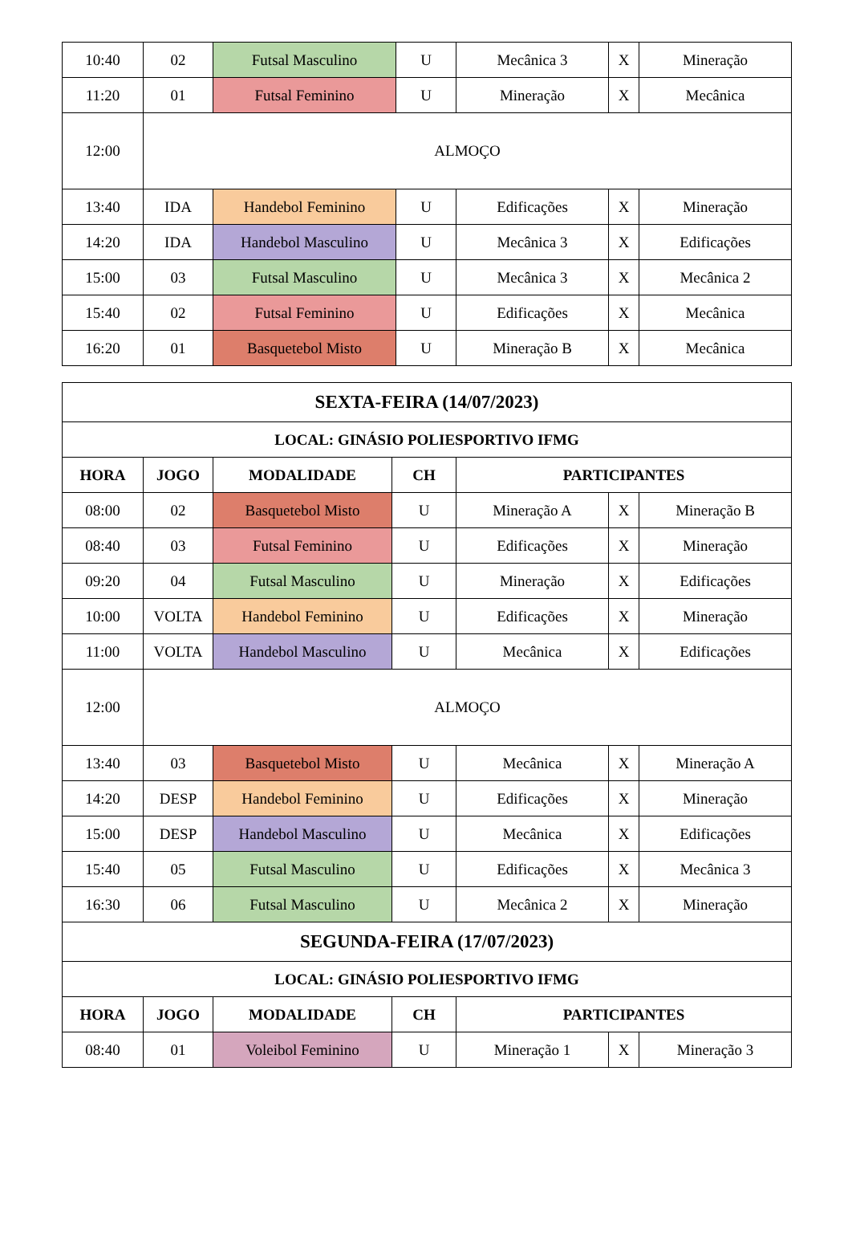| 10:40 | 02 | Futsal Masculino | U | Mecânica 3 | X | Mineração |
| 11:20 | 01 | Futsal Feminino | U | Mineração | X | Mecânica |
| 12:00 | ALMOÇO | | | | | |
| 13:40 | IDA | Handebol Feminino | U | Edificações | X | Mineração |
| 14:20 | IDA | Handebol Masculino | U | Mecânica 3 | X | Edificações |
| 15:00 | 03 | Futsal Masculino | U | Mecânica 3 | X | Mecânica 2 |
| 15:40 | 02 | Futsal Feminino | U | Edificações | X | Mecânica |
| 16:20 | 01 | Basquetebol Misto | U | Mineração B | X | Mecânica |
| SEXTA-FEIRA (14/07/2023) | | | | | | |
| --- | --- | --- | --- | --- | --- | --- |
| LOCAL: GINÁSIO POLIESPORTIVO IFMG | | | | | | |
| HORA | JOGO | MODALIDADE | CH | PARTICIPANTES | | |
| 08:00 | 02 | Basquetebol Misto | U | Mineração A | X | Mineração B |
| 08:40 | 03 | Futsal Feminino | U | Edificações | X | Mineração |
| 09:20 | 04 | Futsal Masculino | U | Mineração | X | Edificações |
| 10:00 | VOLTA | Handebol Feminino | U | Edificações | X | Mineração |
| 11:00 | VOLTA | Handebol Masculino | U | Mecânica | X | Edificações |
| 12:00 | ALMOÇO | | | | | |
| 13:40 | 03 | Basquetebol Misto | U | Mecânica | X | Mineração A |
| 14:20 | DESP | Handebol Feminino | U | Edificações | X | Mineração |
| 15:00 | DESP | Handebol Masculino | U | Mecânica | X | Edificações |
| 15:40 | 05 | Futsal Masculino | U | Edificações | X | Mecânica 3 |
| 16:30 | 06 | Futsal Masculino | U | Mecânica 2 | X | Mineração |
| SEGUNDA-FEIRA (17/07/2023) | | | | | | |
| LOCAL: GINÁSIO POLIESPORTIVO IFMG | | | | | | |
| HORA | JOGO | MODALIDADE | CH | PARTICIPANTES | | |
| 08:40 | 01 | Voleibol Feminino | U | Mineração 1 | X | Mineração 3 |